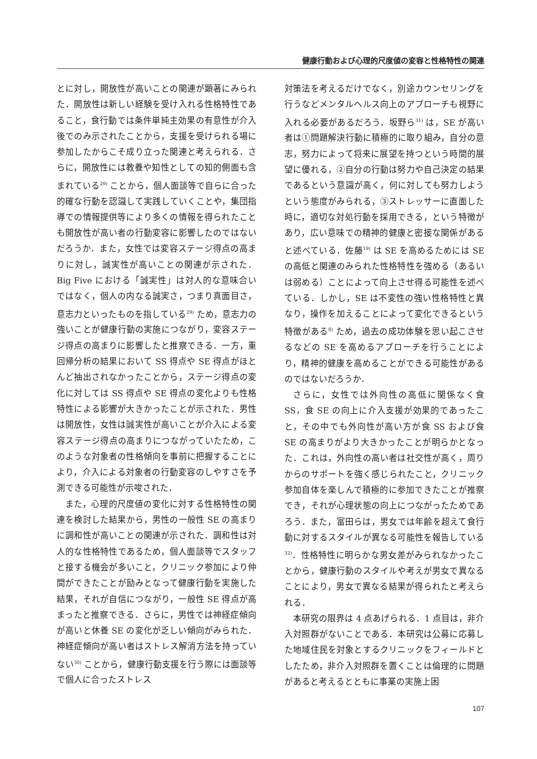健康行動および心理的尺度値の変容と性格特性の関連
とに対し，開放性が高いことの関連が顕著にみられた．開放性は新しい経験を受け入れる性格特性であること，食行動では条件単純主効果の有意性が介入後でのみ示されたことから，支援を受けられる場に参加したからこそ成り立った関連と考えられる．さらに，開放性には教養や知性としての知的側面も含まれている<sup>29)</sup> ことから，個人面談等で自らに合った的確な行動を認識して実践していくことや，集団指導での情報提供等により多くの情報を得られたことも開放性が高い者の行動変容に影響したのではないだろうか．また，女性では変容ステージ得点の高まりに対し，誠実性が高いことの関連が示された．Big Five における「誠実性」は対人的な意味合いではなく，個人の内なる誠実さ，つまり真面目さ，意志力といったものを指している<sup>29)</sup> ため，意志力の強いことが健康行動の実施につながり，変容ステージ得点の高まりに影響したと推察できる．一方，重回帰分析の結果において SS 得点や SE 得点がほとんど抽出されなかったことから，ステージ得点の変化に対しては SS 得点や SE 得点の変化よりも性格特性による影響が大きかったことが示された．男性は開放性，女性は誠実性が高いことが介入による変容ステージ得点の高まりにつながっていたため，このような対象者の性格傾向を事前に把握することにより，介入による対象者の行動変容のしやすさを予測できる可能性が示唆された．
また，心理的尺度値の変化に対する性格特性の関連を検討した結果から，男性の一般性 SE の高まりに調和性が高いことの関連が示された．調和性は対人的な性格特性であるため，個人面談等でスタッフと接する機会が多いこと，クリニック参加により仲間ができたことが励みとなって健康行動を実施した結果，それが自信につながり，一般性 SE 得点が高まったと推察できる．さらに，男性では神経症傾向が高いと休養 SE の変化が乏しい傾向がみられた．神経症傾向が高い者はストレス解消方法を持っていない<sup>30)</sup> ことから，健康行動支援を行う際には面談等で個人に合ったストレス
対策法を考えるだけでなく，別途カウンセリングを行うなどメンタルヘルス向上のアプローチも視野に入れる必要があるだろう．坂野ら<sup>31)</sup> は，SE が高い者は①問題解決行動に積極的に取り組み，自分の意志，努力によって将来に展望を持つという時間的展望に優れる，②自分の行動は努力や自己決定の結果であるという意識が高く，何に対しても努力しようという態度がみられる，③ストレッサーに直面した時に，適切な対処行動を採用できる，という特徴があり，広い意味での精神的健康と密接な関係があると述べている．佐藤<sup>19)</sup> は SE を高めるためには SE の高低と関連のみられた性格特性を強める（あるいは弱める）ことによって向上させ得る可能性を述べている．しかし，SE は不変性の強い性格特性と異なり，操作を加えることによって変化できるという特徴がある<sup>8)</sup> ため，過去の成功体験を思い起こさせるなどの SE を高めるアプローチを行うことにより，精神的健康を高めることができる可能性があるのではないだろうか．
さらに，女性では外向性の高低に関係なく食 SS，食 SE の向上に介入支援が効果的であったこと，その中でも外向性が高い方が食 SS および食 SE の高まりがより大きかったことが明らかとなった．これは，外向性の高い者は社交性が高く，周りからのサポートを強く感じられたこと，クリニック参加自体を楽しんで積極的に参加できたことが推察でき，それが心理状態の向上につながったためであろう．また，富田らは，男女では年齢を超えて食行動に対するスタイルが異なる可能性を報告している<sup>32)</sup>．性格特性に明らかな男女差がみられなかったことから，健康行動のスタイルや考えが男女で異なることにより，男女で異なる結果が得られたと考えられる．
本研究の限界は 4 点あげられる．1 点目は，非介入対照群がないことである．本研究は公募に応募した地域住民を対象とするクリニックをフィールドとしたため，非介入対照群を置くことは倫理的に問題があると考えるとともに事業の実施上困
107